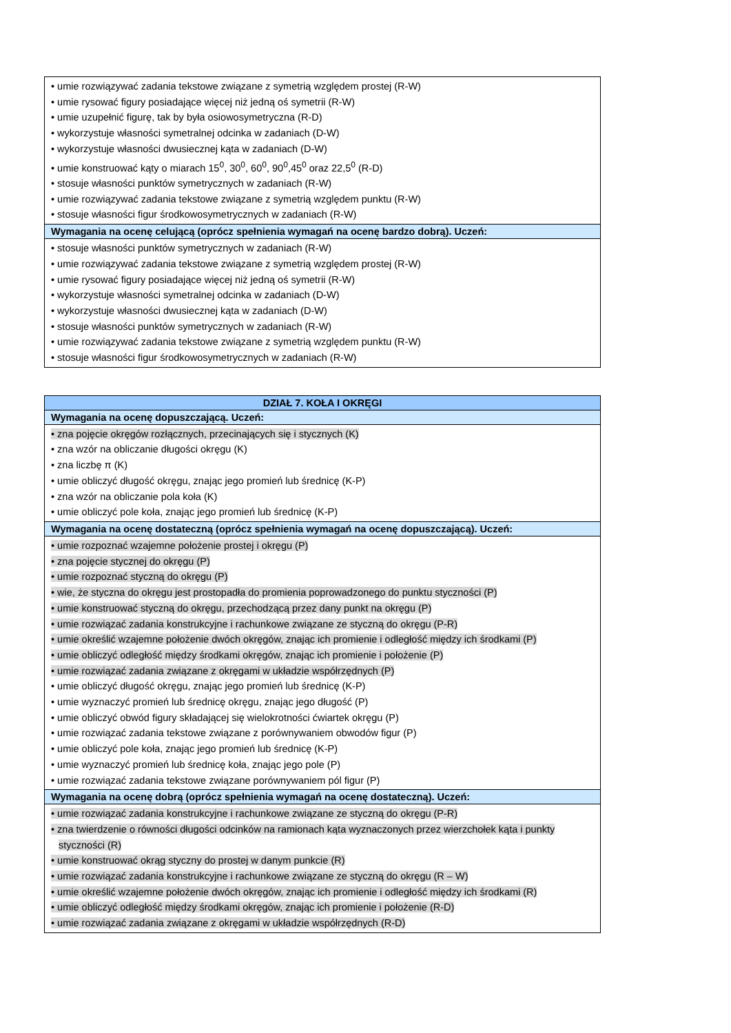| • umie rozwiązywać zadania tekstowe związane z symetrią względem prostej (R-W) • umie rysować figury posiadające więcej niż jedną oś symetrii (R-W) • umie uzupełnić figurę, tak by była osiowosymetryczna (R-D) • wykorzystuje własności symetralnej odcinka w zadaniach (D-W) • wykorzystuje własności dwusiecznej kąta w zadaniach (D-W) • umie konstruować kąty o miarach 15<sup>0</sup>, 30<sup>0</sup>, 60<sup>0</sup>, 90<sup>0</sup>,45<sup>0</sup> oraz 22,5<sup>0</sup> (R-D) • stosuje własności punktów symetrycznych w zadaniach (R-W) • umie rozwiązywać zadania tekstowe związane z symetrią względem punktu (R-W) • stosuje własności figur środkowosymetrycznych w zadaniach (R-W) |
| Wymagania na ocenę celującą (oprócz spełnienia wymagań na ocenę bardzo dobrą). Uczeń: |
| • stosuje własności punktów symetrycznych w zadaniach (R-W) • umie rozwiązywać zadania tekstowe związane z symetrią względem prostej (R-W) • umie rysować figury posiadające więcej niż jedną oś symetrii (R-W) • wykorzystuje własności symetralnej odcinka w zadaniach (D-W) • wykorzystuje własności dwusiecznej kąta w zadaniach (D-W) • stosuje własności punktów symetrycznych w zadaniach (R-W) • umie rozwiązywać zadania tekstowe związane z symetrią względem punktu (R-W) • stosuje własności figur środkowosymetrycznych w zadaniach (R-W) |
| DZIAŁ 7. KOŁA I OKRĘGI |
| Wymagania na ocenę dopuszczającą. Uczeń: |
| • zna pojęcie okręgów rozłącznych, przecinających się i stycznych (K) • zna wzór na obliczanie długości okręgu (K) • zna liczbę π (K) • umie obliczyć długość okręgu, znając jego promień lub średnicę (K-P) • zna wzór na obliczanie pola koła (K) • umie obliczyć pole koła, znając jego promień lub średnicę (K-P) |
| Wymagania na ocenę dostateczną (oprócz spełnienia wymagań na ocenę dopuszczającą). Uczeń: |
| • umie rozpoznać wzajemne położenie prostej i okręgu (P) • zna pojęcie stycznej do okręgu (P) • umie rozpoznać styczną do okręgu (P) • wie, że styczna do okręgu jest prostopadła do promienia poprowadzonego do punktu styczności (P) • umie konstruować styczną do okręgu, przechodzącą przez dany punkt na okręgu (P) • umie rozwiązać zadania konstrukcyjne i rachunkowe związane ze styczną do okręgu (P-R) • umie określić wzajemne położenie dwóch okręgów, znając ich promienie i odległość między ich środkami (P) • umie obliczyć odległość między środkami okręgów, znając ich promienie i położenie (P) • umie rozwiązać zadania związane z okręgami w układzie współrzędnych (P) • umie obliczyć długość okręgu, znając jego promień lub średnicę (K-P) • umie wyznaczyć promień lub średnicę okręgu, znając jego długość (P) • umie obliczyć obwód figury składającej się wielokrotności ćwiartek okręgu (P) • umie rozwiązać zadania tekstowe związane z porównywaniem obwodów figur (P) • umie obliczyć pole koła, znając jego promień lub średnicę (K-P) • umie wyznaczyć promień lub średnicę koła, znając jego pole (P) • umie rozwiązać zadania tekstowe związane porównywaniem pól figur (P) |
| Wymagania na ocenę dobrą (oprócz spełnienia wymagań na ocenę dostateczną). Uczeń: |
| • umie rozwiązać zadania konstrukcyjne i rachunkowe związane ze styczną do okręgu (P-R) • zna twierdzenie o równości długości odcinków na ramionach kąta wyznaczonych przez wierzchołek kąta i punkty styczności (R) • umie konstruować okrąg styczny do prostej w danym punkcie (R) • umie rozwiązać zadania konstrukcyjne i rachunkowe związane ze styczną do okręgu (R – W) • umie określić wzajemne położenie dwóch okręgów, znając ich promienie i odległość między ich środkami (R) • umie obliczyć odległość między środkami okręgów, znając ich promienie i położenie (R-D) • umie rozwiązać zadania związane z okręgami w układzie współrzędnych (R-D) |